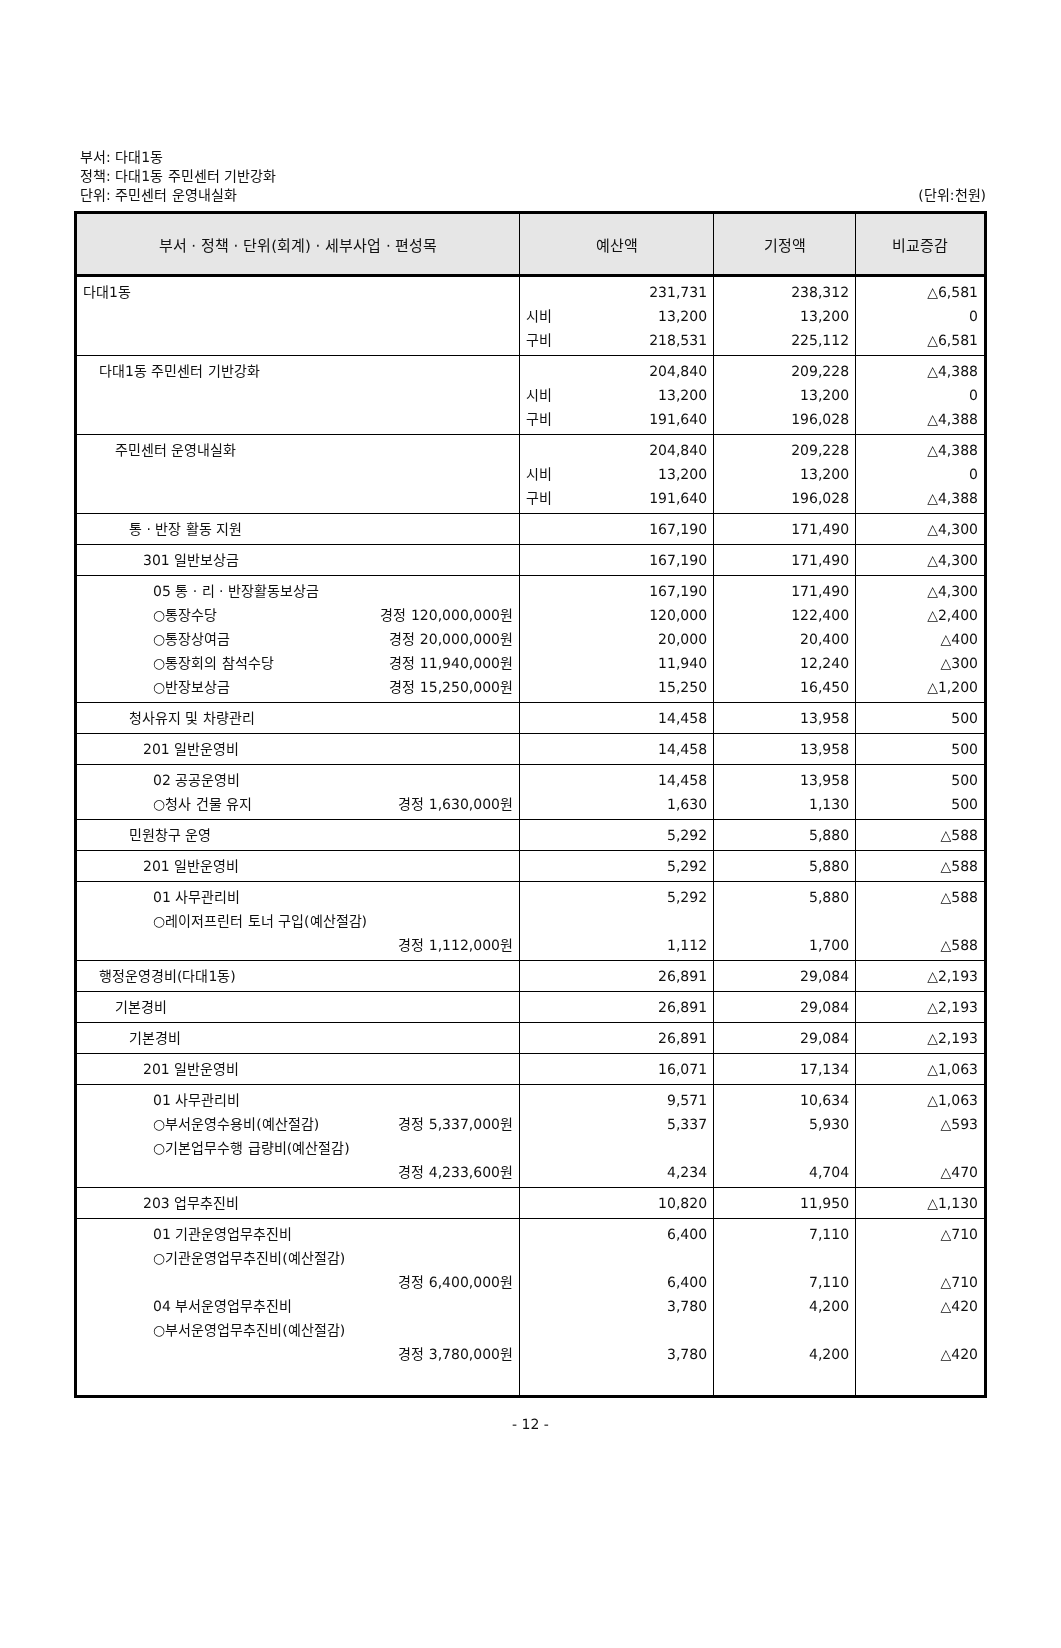부서: 다대1동
정책: 다대1동 주민센터 기반강화
단위: 주민센터 운영내실화
(단위:천원)
| 부서 · 정책 · 단위(회계) · 세부사업 · 편성목 | 예산액 | 기정액 | 비교증감 |
| --- | --- | --- | --- |
| 다대1동 | 시비 구비 231,731 13,200 218,531 | 238,312 13,200 225,112 | △6,581 0 △6,581 |
| 다대1동 주민센터 기반강화 | 시비 구비 204,840 13,200 191,640 | 209,228 13,200 196,028 | △4,388 0 △4,388 |
| 주민센터 운영내실화 | 시비 구비 204,840 13,200 191,640 | 209,228 13,200 196,028 | △4,388 0 △4,388 |
| 통 · 반장 활동 지원 | 167,190 | 171,490 | △4,300 |
| 301 일반보상금 | 167,190 | 171,490 | △4,300 |
| 05 통 · 리 · 반장활동보상금 ○통장수당 경정 120,000,000원 ○통장상여금 경정 20,000,000원 ○통장회의 참석수당 경정 11,940,000원 ○반장보상금 경정 15,250,000원 | 167,190 120,000 20,000 11,940 15,250 | 171,490 122,400 20,400 12,240 16,450 | △4,300 △2,400 △400 △300 △1,200 |
| 청사유지 및 차량관리 | 14,458 | 13,958 | 500 |
| 201 일반운영비 | 14,458 | 13,958 | 500 |
| 02 공공운영비 ○청사 건물 유지 경정 1,630,000원 | 14,458 1,630 | 13,958 1,130 | 500 500 |
| 민원창구 운영 | 5,292 | 5,880 | △588 |
| 201 일반운영비 | 5,292 | 5,880 | △588 |
| 01 사무관리비 ○레이저프린터 토너 구입(예산절감) 경정 1,112,000원 | 5,292 1,112 | 5,880 1,700 | △588 △588 |
| 행정운영경비(다대1동) | 26,891 | 29,084 | △2,193 |
| 기본경비 | 26,891 | 29,084 | △2,193 |
| 기본경비 | 26,891 | 29,084 | △2,193 |
| 201 일반운영비 | 16,071 | 17,134 | △1,063 |
| 01 사무관리비 ○부서운영수용비(예산절감) 경정 5,337,000원 ○기본업무수행 급량비(예산절감) 경정 4,233,600원 | 9,571 5,337 4,234 | 10,634 5,930 4,704 | △1,063 △593 △470 |
| 203 업무추진비 | 10,820 | 11,950 | △1,130 |
| 01 기관운영업무추진비 ○기관운영업무추진비(예산절감) 경정 6,400,000원 04 부서운영업무추진비 ○부서운영업무추진비(예산절감) 경정 3,780,000원 | 6,400 6,400 3,780 3,780 | 7,110 7,110 4,200 4,200 | △710 △710 △420 △420 |
- 12 -